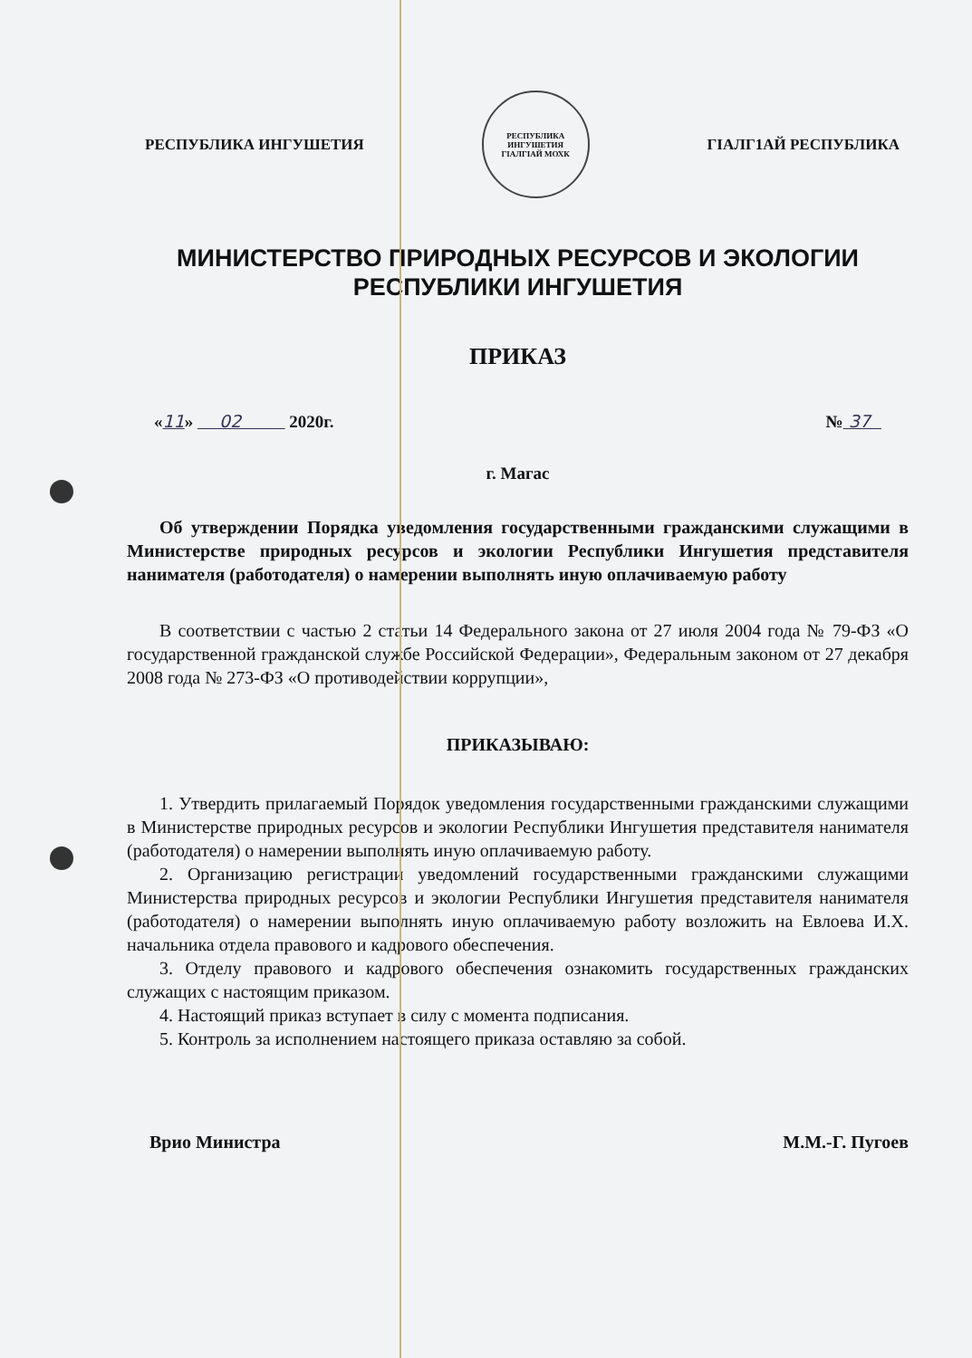РЕСПУБЛИКА ИНГУШЕТИЯ
РЕСПУБЛИКА ИНГУШЕТИЯ
ГIАЛГIАЙ МОХК
ГIАЛГ1АЙ РЕСПУБЛИКА
МИНИСТЕРСТВО ПРИРОДНЫХ РЕСУРСОВ И ЭКОЛОГИИ
РЕСПУБЛИКИ ИНГУШЕТИЯ
ПРИКАЗ
«11» 02 2020г. № 37
г. Магас
Об утверждении Порядка уведомления государственными гражданскими служащими в Министерстве природных ресурсов и экологии Республики Ингушетия представителя нанимателя (работодателя) о намерении выполнять иную оплачиваемую работу
В соответствии с частью 2 статьи 14 Федерального закона от 27 июля 2004 года № 79-ФЗ «О государственной гражданской службе Российской Федерации», Федеральным законом от 27 декабря 2008 года № 273-ФЗ «О противодействии коррупции»,
ПРИКАЗЫВАЮ:
1. Утвердить прилагаемый Порядок уведомления государственными гражданскими служащими в Министерстве природных ресурсов и экологии Республики Ингушетия представителя нанимателя (работодателя) о намерении выполнять иную оплачиваемую работу.
2. Организацию регистрации уведомлений государственными гражданскими служащими Министерства природных ресурсов и экологии Республики Ингушетия представителя нанимателя (работодателя) о намерении выполнять иную оплачиваемую работу возложить на Евлоева И.Х. начальника отдела правового и кадрового обеспечения.
3. Отделу правового и кадрового обеспечения ознакомить государственных гражданских служащих с настоящим приказом.
4. Настоящий приказ вступает в силу с момента подписания.
5. Контроль за исполнением настоящего приказа оставляю за собой.
Врио Министра М.М.-Г. Пугоев